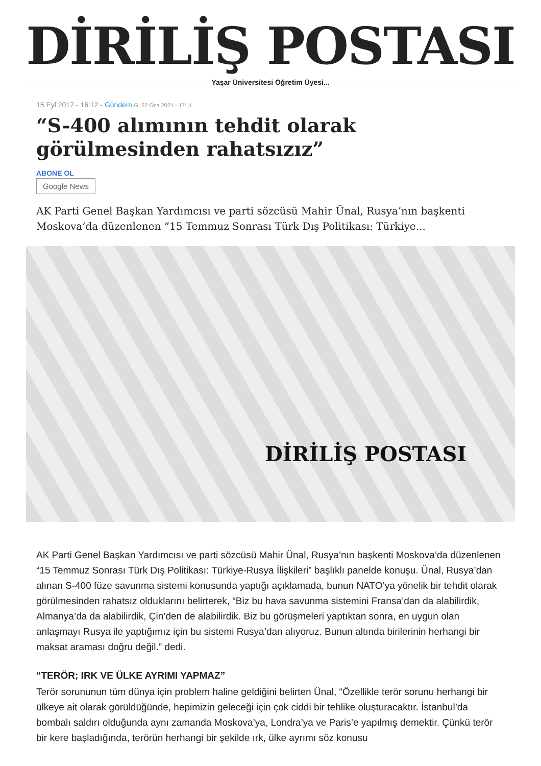DİRİLİŞ POSTASI
Yaşar Üniversitesi Öğretim Üyesi...
15 Eyl 2017 - 16:12 - Gündem G: 22 Oca 2021 - 17:11
“S-400 alımının tehdit olarak görülmesinden rahatsızız”
ABONE OL
Google News
AK Parti Genel Başkan Yardımcısı ve parti sözcüsü Mahir Ünal, Rusya’nın başkenti Moskova’da düzenlenen “15 Temmuz Sonrası Türk Dış Politikası: Türkiye...
DİRİLİŞ POSTASI
AK Parti Genel Başkan Yardımcısı ve parti sözcüsü Mahir Ünal, Rusya’nın başkenti Moskova’da düzenlenen “15 Temmuz Sonrası Türk Dış Politikası: Türkiye-Rusya İlişkileri” başlıklı panelde konuşu. Ünal, Rusya’dan alınan S-400 füze savunma sistemi konusunda yaptığı açıklamada, bunun NATO’ya yönelik bir tehdit olarak görülmesinden rahatsız olduklarını belirterek, “Biz bu hava savunma sistemini Fransa’dan da alabilirdik, Almanya’da da alabilirdik, Çin’den de alabilirdik. Biz bu görüşmeleri yaptıktan sonra, en uygun olan anlaşmayı Rusya ile yaptığımız için bu sistemi Rusya’dan alıyoruz. Bunun altında birilerinin herhangi bir maksat araması doğru değil.” dedi.
“TERÖR; IRK VE ÜLKE AYRIMI YAPMAZ”
Terör sorununun tüm dünya için problem haline geldiğini belirten Ünal, “Özellikle terör sorunu herhangi bir ülkeye ait olarak görüldüğünde, hepimizin geleceği için çok ciddi bir tehlike oluşturacaktır. İstanbul’da bombalı saldırı olduğunda aynı zamanda Moskova’ya, Londra’ya ve Paris’e yapılmış demektir. Çünkü terör bir kere başladığında, terörün herhangi bir şekilde ırk, ülke ayrımı söz konusu